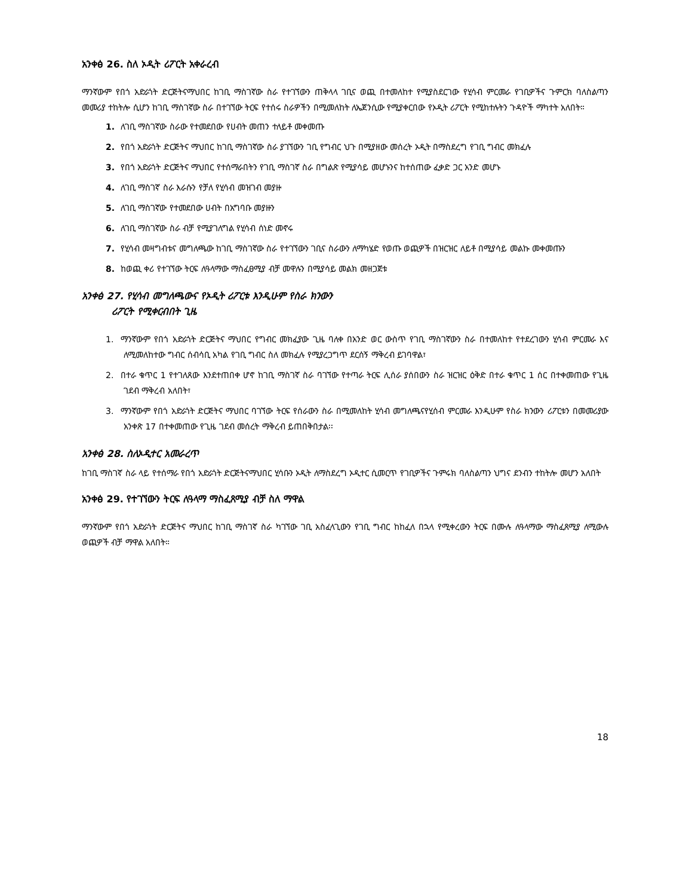አንቀፅ 26. ስለ ኦዲት ሪፖርት አቀራረብ
ማንኛውም የበጎ አድራጎት ድርጅትናማህበር ከገቢ ማስገኛው ስራ የተገኘውን ጠቅላላ ገቢና ወጪ በተመለከተ የሚያስደርገው የሂሳብ ምርመራ የገቢዎችና ጉምርክ ባለስልጣን መመሪያ ተከትሎ ሲሆን ከገቢ ማስገኛው ስራ በተገኘው ትርፍ የተሰሩ ስራዎችን በሚመለከት ለኤጀንሲው የሚያቀርበው የኦዲት ሪፖርት የሚከተሉትን ጉዳዮች ማካተት አለበት።
1. ለገቢ ማስገኛው ስራው የተመደበው የሀብት መጠን ተለይቶ መቀመጡ
2. የበጎ አድራጎት ድርጅትና ማህበር ከገቢ ማስገኛው ስራ ያገኘውን ገቢ የግብር ህጉ በሚያዘው መሰረት ኦዲት በማስደረግ የገቢ ግብር መክፈሉ
3. የበጎ አድራጎት ድርጅትና ማህበር የተሰማራበትን የገቢ ማስገኛ ስራ በግልጽ የሚያሳይ መሆኑንና ከተሰጠው ፈቃድ ጋር አንድ መሆኑ
4. ለገቢ ማስገኛ ስራ እራሱን የቻለ የሂሳብ መዝገብ መያዙ
5. ለገቢ ማስገኛው የተመደበው ሀብት በአግባቡ መያዙን
6. ለገቢ ማስገኛው ስራ ብቻ የሚያገለግል የሂሳብ ሰነድ መኖሩ
7. የሂሳብ መዛግብቱና መግለጫው ከገቢ ማስገኛው ስራ የተገኘውን ገቢና ስራውን ለማካሄድ የወጡ ወጪዎች በዝርዝር ለይቶ በሚያሳይ መልኩ መቀመጡን
8. ከወጪ ቀሪ የተገኘው ትርፍ ለዓላማው ማስፈፀሚያ ብቻ መዋሉን በሚያሳይ መልክ መዘጋጀቱ
አንቀፅ 27. የሂሳብ መግለጫውና የኦዲት ሪፖርቱ እንዲሁም የስራ ክንውን
ሪፖርት የሚቀርብበት ጊዜ
1. ማንኛውም የበጎ አድራጎት ድርጅትና ማህበር የግብር መክፈያው ጊዜ ባለቀ በአንድ ወር ውስጥ የገቢ ማስገኛውን ስራ በተመለከተ የተደረገውን ሂሳብ ምርመራ እና ለሚመለከተው ግብር ሰብሳቢ አካል የገቢ ግብር ስለ መክፈሉ የሚያረጋግጥ ደርሰኝ ማቅረብ ይገባዋል፣
2. በተራ ቁጥር 1 የተገለጸው እንደተጠበቀ ሆኖ ከገቢ ማስገኛ ስራ ባገኘው የተጣራ ትርፍ ሊሰራ ያሰበውን ስራ ዝርዝር ዕቅድ በተራ ቁጥር 1 ሰር በተቀመጠው የጊዜ ገደብ ማቅረብ አለበት፣
3. ማንኛውም የበጎ አድራጎት ድርጅትና ማህበር ባገኘው ትርፍ የሰራውን ስራ በሚመለከት ሂሳብ መግለጫናየሂሰብ ምርመራ እንዲሁም የስራ ክንውን ሪፖርቱን በመመሪያው አንቀጽ 17 በተቀመጠው የጊዜ ገደብ መሰረት ማቅረብ ይጠበቅበታል፡፡
አንቀፅ 28. ስለኦዲተር አመራረጥ
ከገቢ ማስገኛ ስራ ላይ የተሰማራ የበጎ አድራጎት ድርጅትናማህበር ሂሳቡን ኦዲት ለማስደረግ ኦዲተር ሲመርጥ የገቢዎችና ጉምሩክ ባለስልጣን ህግና ደንብን ተከትሎ መሆን አለበት
አንቀፅ 29. የተገኘውን ትርፍ ለዓላማ ማስፈጸሚያ ብቻ ስለ ማዋል
ማንኛውም የበጎ አድራጎት ድርጅትና ማህበር ከገቢ ማስገኛ ስራ ካገኘው ገቢ አስፈላጊውን የገቢ ግብር ከከፈለ በኋላ የሚቀረውን ትርፍ በሙሉ ለዓላማው ማስፈጸሚያ ለሚውሉ ወጪዎች ብቻ ማዋል አለበት።
18